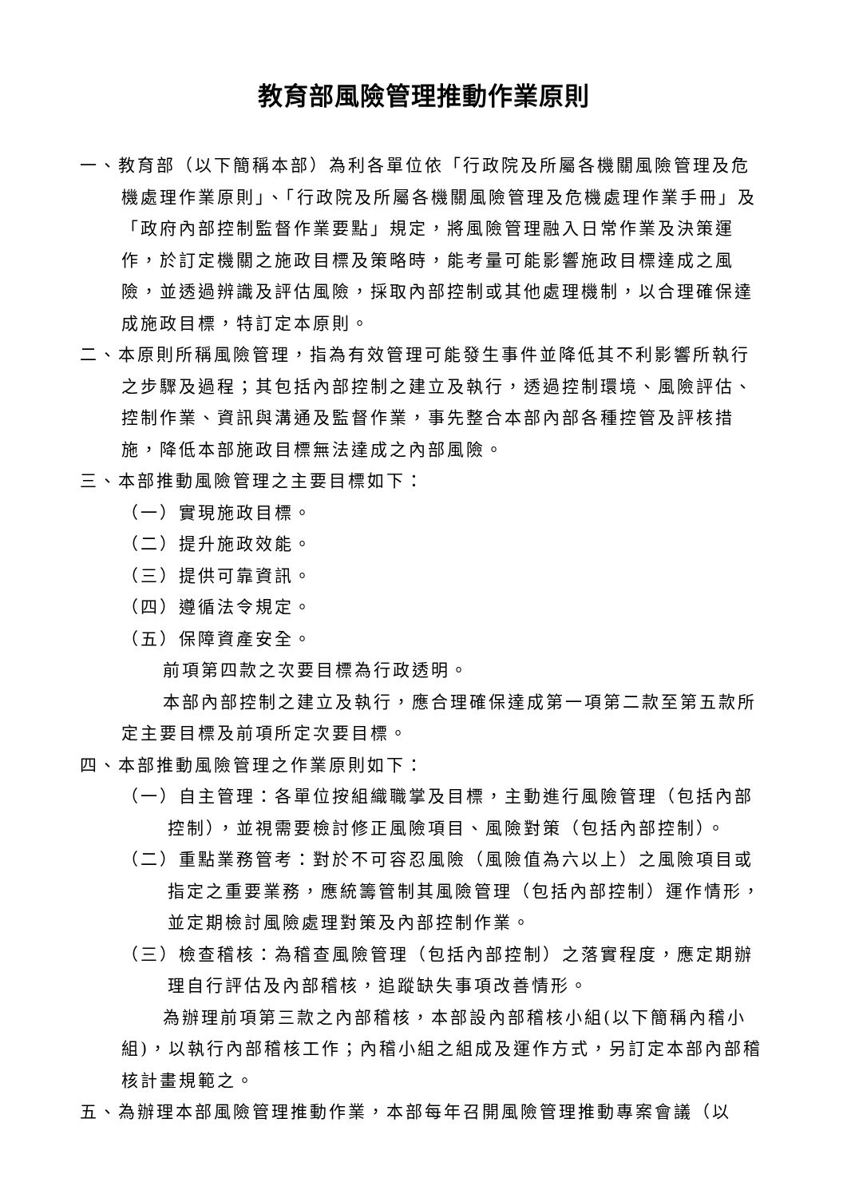教育部風險管理推動作業原則
一、教育部（以下簡稱本部）為利各單位依「行政院及所屬各機關風險管理及危機處理作業原則」、「行政院及所屬各機關風險管理及危機處理作業手冊」及「政府內部控制監督作業要點」規定，將風險管理融入日常作業及決策運作，於訂定機關之施政目標及策略時，能考量可能影響施政目標達成之風險，並透過辨識及評估風險，採取內部控制或其他處理機制，以合理確保達成施政目標，特訂定本原則。
二、本原則所稱風險管理，指為有效管理可能發生事件並降低其不利影響所執行之步驟及過程；其包括內部控制之建立及執行，透過控制環境、風險評估、控制作業、資訊與溝通及監督作業，事先整合本部內部各種控管及評核措施，降低本部施政目標無法達成之內部風險。
三、本部推動風險管理之主要目標如下：
（一）實現施政目標。
（二）提升施政效能。
（三）提供可靠資訊。
（四）遵循法令規定。
（五）保障資產安全。
前項第四款之次要目標為行政透明。
本部內部控制之建立及執行，應合理確保達成第一項第二款至第五款所定主要目標及前項所定次要目標。
四、本部推動風險管理之作業原則如下：
（一）自主管理：各單位按組織職掌及目標，主動進行風險管理（包括內部控制），並視需要檢討修正風險項目、風險對策（包括內部控制）。
（二）重點業務管考：對於不可容忍風險（風險值為六以上）之風險項目或指定之重要業務，應統籌管制其風險管理（包括內部控制）運作情形，並定期檢討風險處理對策及內部控制作業。
（三）檢查稽核：為稽查風險管理（包括內部控制）之落實程度，應定期辦理自行評估及內部稽核，追蹤缺失事項改善情形。
為辦理前項第三款之內部稽核，本部設內部稽核小組(以下簡稱內稽小組)，以執行內部稽核工作；內稽小組之組成及運作方式，另訂定本部內部稽核計畫規範之。
五、為辦理本部風險管理推動作業，本部每年召開風險管理推動專案會議（以